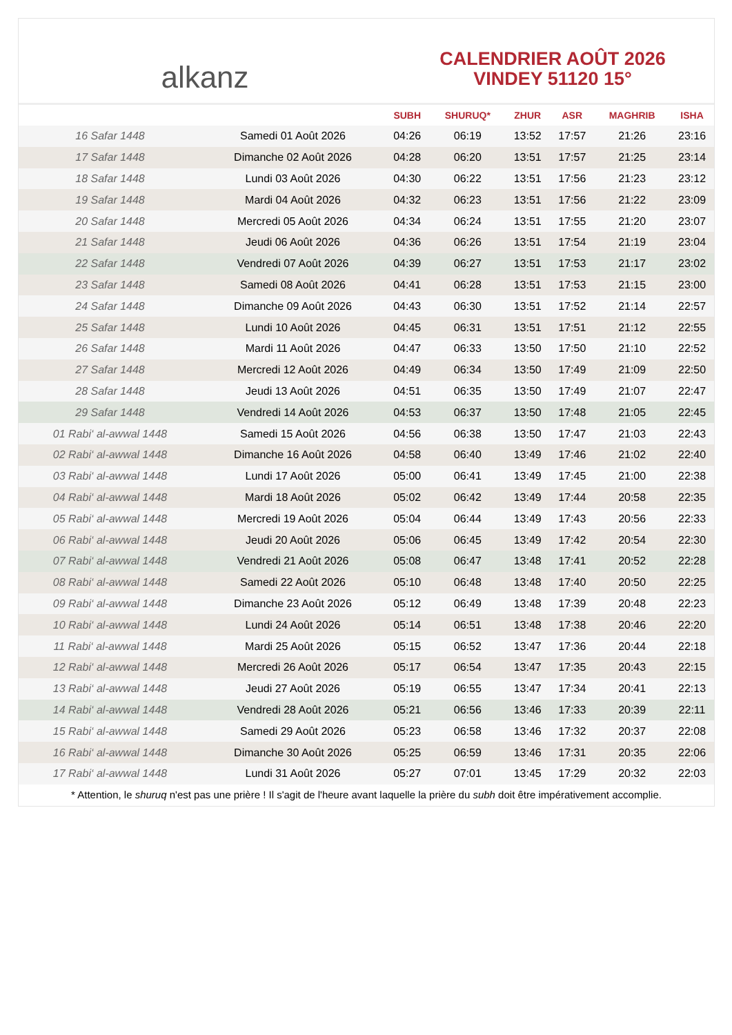alkanz
CALENDRIER AOÛT 2026
VINDEY 51120 15°
| | | SUBH | SHURUQ* | ZHUR | ASR | MAGHRIB | ISHA |
| --- | --- | --- | --- | --- | --- | --- | --- |
| 16 Safar 1448 | Samedi 01 Août 2026 | 04:26 | 06:19 | 13:52 | 17:57 | 21:26 | 23:16 |
| 17 Safar 1448 | Dimanche 02 Août 2026 | 04:28 | 06:20 | 13:51 | 17:57 | 21:25 | 23:14 |
| 18 Safar 1448 | Lundi 03 Août 2026 | 04:30 | 06:22 | 13:51 | 17:56 | 21:23 | 23:12 |
| 19 Safar 1448 | Mardi 04 Août 2026 | 04:32 | 06:23 | 13:51 | 17:56 | 21:22 | 23:09 |
| 20 Safar 1448 | Mercredi 05 Août 2026 | 04:34 | 06:24 | 13:51 | 17:55 | 21:20 | 23:07 |
| 21 Safar 1448 | Jeudi 06 Août 2026 | 04:36 | 06:26 | 13:51 | 17:54 | 21:19 | 23:04 |
| 22 Safar 1448 | Vendredi 07 Août 2026 | 04:39 | 06:27 | 13:51 | 17:53 | 21:17 | 23:02 |
| 23 Safar 1448 | Samedi 08 Août 2026 | 04:41 | 06:28 | 13:51 | 17:53 | 21:15 | 23:00 |
| 24 Safar 1448 | Dimanche 09 Août 2026 | 04:43 | 06:30 | 13:51 | 17:52 | 21:14 | 22:57 |
| 25 Safar 1448 | Lundi 10 Août 2026 | 04:45 | 06:31 | 13:51 | 17:51 | 21:12 | 22:55 |
| 26 Safar 1448 | Mardi 11 Août 2026 | 04:47 | 06:33 | 13:50 | 17:50 | 21:10 | 22:52 |
| 27 Safar 1448 | Mercredi 12 Août 2026 | 04:49 | 06:34 | 13:50 | 17:49 | 21:09 | 22:50 |
| 28 Safar 1448 | Jeudi 13 Août 2026 | 04:51 | 06:35 | 13:50 | 17:49 | 21:07 | 22:47 |
| 29 Safar 1448 | Vendredi 14 Août 2026 | 04:53 | 06:37 | 13:50 | 17:48 | 21:05 | 22:45 |
| 01 Rabi‘ al-awwal 1448 | Samedi 15 Août 2026 | 04:56 | 06:38 | 13:50 | 17:47 | 21:03 | 22:43 |
| 02 Rabi‘ al-awwal 1448 | Dimanche 16 Août 2026 | 04:58 | 06:40 | 13:49 | 17:46 | 21:02 | 22:40 |
| 03 Rabi‘ al-awwal 1448 | Lundi 17 Août 2026 | 05:00 | 06:41 | 13:49 | 17:45 | 21:00 | 22:38 |
| 04 Rabi‘ al-awwal 1448 | Mardi 18 Août 2026 | 05:02 | 06:42 | 13:49 | 17:44 | 20:58 | 22:35 |
| 05 Rabi‘ al-awwal 1448 | Mercredi 19 Août 2026 | 05:04 | 06:44 | 13:49 | 17:43 | 20:56 | 22:33 |
| 06 Rabi‘ al-awwal 1448 | Jeudi 20 Août 2026 | 05:06 | 06:45 | 13:49 | 17:42 | 20:54 | 22:30 |
| 07 Rabi‘ al-awwal 1448 | Vendredi 21 Août 2026 | 05:08 | 06:47 | 13:48 | 17:41 | 20:52 | 22:28 |
| 08 Rabi‘ al-awwal 1448 | Samedi 22 Août 2026 | 05:10 | 06:48 | 13:48 | 17:40 | 20:50 | 22:25 |
| 09 Rabi‘ al-awwal 1448 | Dimanche 23 Août 2026 | 05:12 | 06:49 | 13:48 | 17:39 | 20:48 | 22:23 |
| 10 Rabi‘ al-awwal 1448 | Lundi 24 Août 2026 | 05:14 | 06:51 | 13:48 | 17:38 | 20:46 | 22:20 |
| 11 Rabi‘ al-awwal 1448 | Mardi 25 Août 2026 | 05:15 | 06:52 | 13:47 | 17:36 | 20:44 | 22:18 |
| 12 Rabi‘ al-awwal 1448 | Mercredi 26 Août 2026 | 05:17 | 06:54 | 13:47 | 17:35 | 20:43 | 22:15 |
| 13 Rabi‘ al-awwal 1448 | Jeudi 27 Août 2026 | 05:19 | 06:55 | 13:47 | 17:34 | 20:41 | 22:13 |
| 14 Rabi‘ al-awwal 1448 | Vendredi 28 Août 2026 | 05:21 | 06:56 | 13:46 | 17:33 | 20:39 | 22:11 |
| 15 Rabi‘ al-awwal 1448 | Samedi 29 Août 2026 | 05:23 | 06:58 | 13:46 | 17:32 | 20:37 | 22:08 |
| 16 Rabi‘ al-awwal 1448 | Dimanche 30 Août 2026 | 05:25 | 06:59 | 13:46 | 17:31 | 20:35 | 22:06 |
| 17 Rabi‘ al-awwal 1448 | Lundi 31 Août 2026 | 05:27 | 07:01 | 13:45 | 17:29 | 20:32 | 22:03 |
* Attention, le shuruq n'est pas une prière ! Il s'agit de l'heure avant laquelle la prière du subh doit être impérativement accomplie.